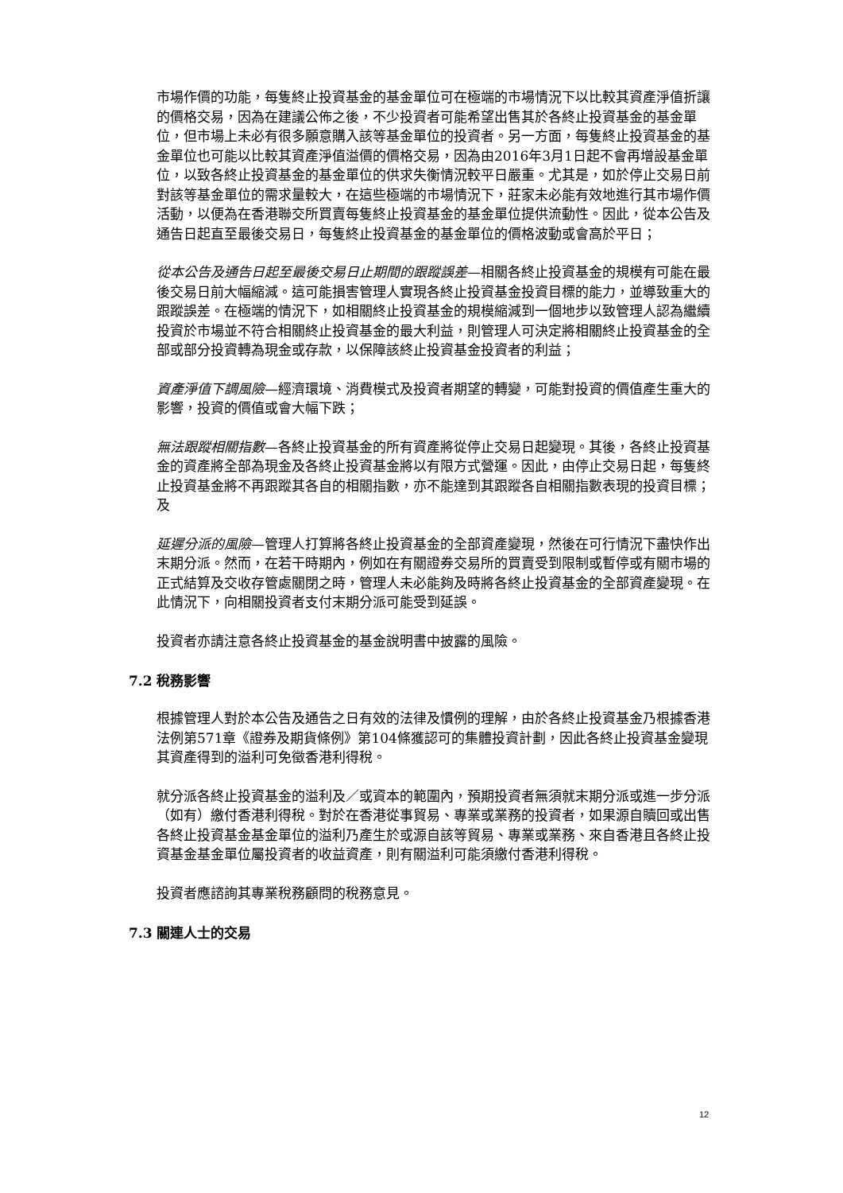市場作價的功能，每隻終止投資基金的基金單位可在極端的市場情況下以比較其資產淨值折讓的價格交易，因為在建議公佈之後，不少投資者可能希望出售其於各終止投資基金的基金單位，但市場上未必有很多願意購入該等基金單位的投資者。另一方面，每隻終止投資基金的基金單位也可能以比較其資產淨值溢價的價格交易，因為由2016年3月1日起不會再增設基金單位，以致各終止投資基金的基金單位的供求失衡情況較平日嚴重。尤其是，如於停止交易日前對該等基金單位的需求量較大，在這些極端的市場情況下，莊家未必能有效地進行其市場作價活動，以便為在香港聯交所買賣每隻終止投資基金的基金單位提供流動性。因此，從本公告及通告日起直至最後交易日，每隻終止投資基金的基金單位的價格波動或會高於平日；
從本公告及通告日起至最後交易日止期間的跟蹤誤差—相關各終止投資基金的規模有可能在最後交易日前大幅縮減。這可能損害管理人實現各終止投資基金投資目標的能力，並導致重大的跟蹤誤差。在極端的情況下，如相關終止投資基金的規模縮減到一個地步以致管理人認為繼續投資於市場並不符合相關終止投資基金的最大利益，則管理人可決定將相關終止投資基金的全部或部分投資轉為現金或存款，以保障該終止投資基金投資者的利益；
資產淨值下調風險—經濟環境、消費模式及投資者期望的轉變，可能對投資的價值產生重大的影響，投資的價值或會大幅下跌；
無法跟蹤相關指數—各終止投資基金的所有資產將從停止交易日起變現。其後，各終止投資基金的資產將全部為現金及各終止投資基金將以有限方式營運。因此，由停止交易日起，每隻終止投資基金將不再跟蹤其各自的相關指數，亦不能達到其跟蹤各自相關指數表現的投資目標；及
延遲分派的風險—管理人打算將各終止投資基金的全部資產變現，然後在可行情況下盡快作出末期分派。然而，在若干時期內，例如在有關證券交易所的買賣受到限制或暫停或有關市場的正式結算及交收存管處關閉之時，管理人未必能夠及時將各終止投資基金的全部資產變現。在此情況下，向相關投資者支付末期分派可能受到延誤。
投資者亦請注意各終止投資基金的基金說明書中披露的風險。
7.2 稅務影響
根據管理人對於本公告及通告之日有效的法律及慣例的理解，由於各終止投資基金乃根據香港法例第571章《證券及期貨條例》第104條獲認可的集體投資計劃，因此各終止投資基金變現其資產得到的溢利可免徵香港利得稅。
就分派各終止投資基金的溢利及／或資本的範圍內，預期投資者無須就末期分派或進一步分派（如有）繳付香港利得稅。對於在香港從事貿易、專業或業務的投資者，如果源自贖回或出售各終止投資基金基金單位的溢利乃產生於或源自該等貿易、專業或業務、來自香港且各終止投資基金基金單位屬投資者的收益資產，則有關溢利可能須繳付香港利得稅。
投資者應諮詢其專業稅務顧問的稅務意見。
7.3 關連人士的交易
12